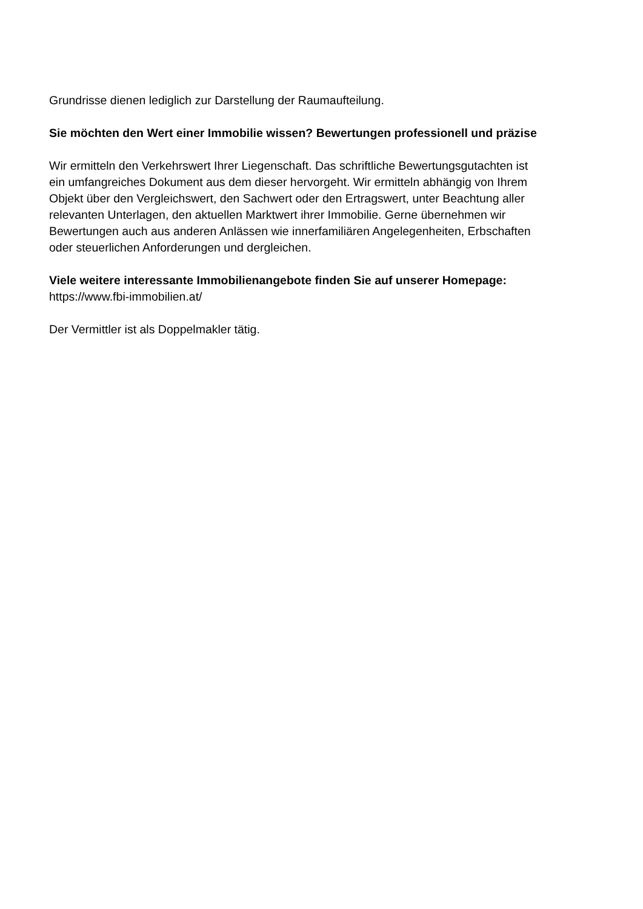Grundrisse dienen lediglich zur Darstellung der Raumaufteilung.
Sie möchten den Wert einer Immobilie wissen? Bewertungen professionell und präzise
Wir ermitteln den Verkehrswert Ihrer Liegenschaft. Das schriftliche Bewertungsgutachten ist
ein umfangreiches Dokument aus dem dieser hervorgeht. Wir ermitteln abhängig von Ihrem
Objekt über den Vergleichswert, den Sachwert oder den Ertragswert, unter Beachtung aller
relevanten Unterlagen, den aktuellen Marktwert ihrer Immobilie. Gerne übernehmen wir
Bewertungen auch aus anderen Anlässen wie innerfamiliären Angelegenheiten, Erbschaften
oder steuerlichen Anforderungen und dergleichen.
Viele weitere interessante Immobilienangebote finden Sie auf unserer Homepage:
https://www.fbi-immobilien.at/
Der Vermittler ist als Doppelmakler tätig.